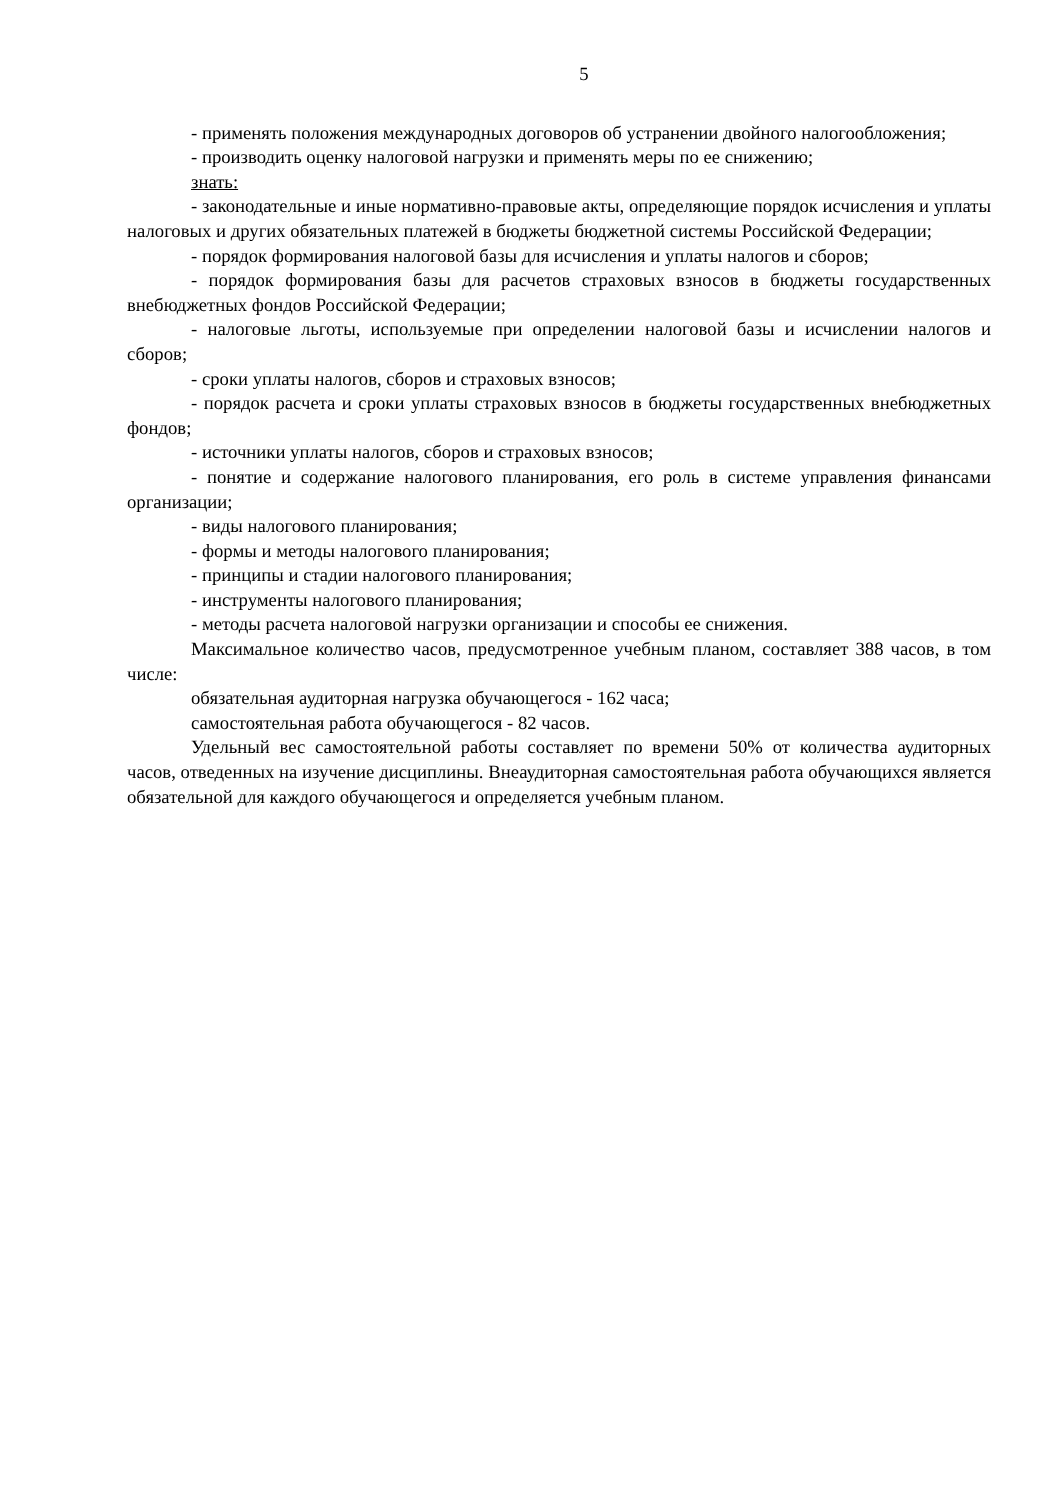5
- применять положения международных договоров об устранении двойного налогообложения;
- производить оценку налоговой нагрузки и применять меры по ее снижению;
знать:
- законодательные и иные нормативно-правовые акты, определяющие порядок исчисления и уплаты налоговых и других обязательных платежей в бюджеты бюджетной системы Российской Федерации;
- порядок формирования налоговой базы для исчисления и уплаты налогов и сборов;
- порядок формирования базы для расчетов страховых взносов в бюджеты государственных внебюджетных фондов Российской Федерации;
- налоговые льготы, используемые при определении налоговой базы и исчислении налогов и сборов;
- сроки уплаты налогов, сборов и страховых взносов;
- порядок расчета и сроки уплаты страховых взносов в бюджеты государственных внебюджетных фондов;
- источники уплаты налогов, сборов и страховых взносов;
- понятие и содержание налогового планирования, его роль в системе управления финансами организации;
- виды налогового планирования;
- формы и методы налогового планирования;
- принципы и стадии налогового планирования;
- инструменты налогового планирования;
- методы расчета налоговой нагрузки организации и способы ее снижения.
Максимальное количество часов, предусмотренное учебным планом, составляет 388 часов, в том числе:
обязательная аудиторная нагрузка обучающегося - 162 часа;
самостоятельная работа обучающегося - 82 часов.
Удельный вес самостоятельной работы составляет по времени 50% от количества аудиторных часов, отведенных на изучение дисциплины. Внеаудиторная самостоятельная работа обучающихся является обязательной для каждого обучающегося и определяется учебным планом.